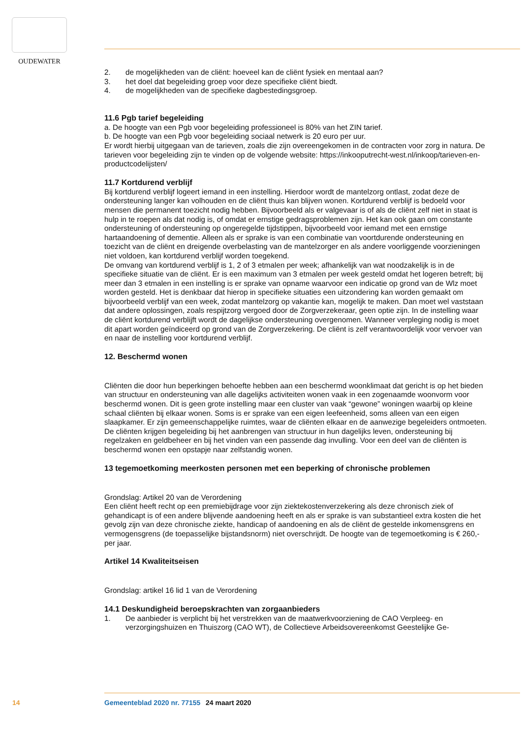OUDEWATER
2. de mogelijkheden van de cliënt: hoeveel kan de cliënt fysiek en mentaal aan?
3. het doel dat begeleiding groep voor deze specifieke cliënt biedt.
4. de mogelijkheden van de specifieke dagbestedingsgroep.
11.6 Pgb tarief begeleiding
a. De hoogte van een Pgb voor begeleiding professioneel is 80% van het ZIN tarief.
b. De hoogte van een Pgb voor begeleiding sociaal netwerk is 20 euro per uur.
Er wordt hierbij uitgegaan van de tarieven, zoals die zijn overeengekomen in de contracten voor zorg in natura. De tarieven voor begeleiding zijn te vinden op de volgende website: https://inkooputrecht-west.nl/inkoop/tarieven-en-productcodelijsten/
11.7 Kortdurend verblijf
Bij kortdurend verblijf logeert iemand in een instelling. Hierdoor wordt de mantelzorg ontlast, zodat deze de ondersteuning langer kan volhouden en de cliënt thuis kan blijven wonen. Kortdurend verblijf is bedoeld voor mensen die permanent toezicht nodig hebben. Bijvoorbeeld als er valgevaar is of als de cliënt zelf niet in staat is hulp in te roepen als dat nodig is, of omdat er ernstige gedragsproblemen zijn. Het kan ook gaan om constante ondersteuning of ondersteuning op ongeregelde tijdstippen, bijvoorbeeld voor iemand met een ernstige hartaandoening of dementie. Alleen als er sprake is van een combinatie van voortdurende ondersteuning en toezicht van de cliënt en dreigende overbelasting van de mantelzorger en als andere voorliggende voorzieningen niet voldoen, kan kortdurend verblijf worden toegekend.
De omvang van kortdurend verblijf is 1, 2 of 3 etmalen per week; afhankelijk van wat noodzakelijk is in de specifieke situatie van de cliënt. Er is een maximum van 3 etmalen per week gesteld omdat het logeren betreft; bij meer dan 3 etmalen in een instelling is er sprake van opname waarvoor een indicatie op grond van de Wlz moet worden gesteld. Het is denkbaar dat hierop in specifieke situaties een uitzondering kan worden gemaakt om bijvoorbeeld verblijf van een week, zodat mantelzorg op vakantie kan, mogelijk te maken. Dan moet wel vaststaan dat andere oplossingen, zoals respijtzorg vergoed door de Zorgverzekeraar, geen optie zijn. In de instelling waar de cliënt kortdurend verblijft wordt de dagelijkse ondersteuning overgenomen. Wanneer verpleging nodig is moet dit apart worden geïndiceerd op grond van de Zorgverzekering. De cliënt is zelf verantwoordelijk voor vervoer van en naar de instelling voor kortdurend verblijf.
12. Beschermd wonen
Cliënten die door hun beperkingen behoefte hebben aan een beschermd woonklimaat dat gericht is op het bieden van structuur en ondersteuning van alle dagelijks activiteiten wonen vaak in een zogenaamde woonvorm voor beschermd wonen. Dit is geen grote instelling maar een cluster van vaak “gewone” woningen waarbij op kleine schaal cliënten bij elkaar wonen. Soms is er sprake van een eigen leefeenheid, soms alleen van een eigen slaapkamer. Er zijn gemeenschappelijke ruimtes, waar de cliënten elkaar en de aanwezige begeleiders ontmoeten. De cliënten krijgen begeleiding bij het aanbrengen van structuur in hun dagelijks leven, ondersteuning bij regelzaken en geldbeheer en bij het vinden van een passende dag invulling. Voor een deel van de cliënten is beschermd wonen een opstapje naar zelfstandig wonen.
13 tegemoetkoming meerkosten personen met een beperking of chronische problemen
Grondslag: Artikel 20 van de Verordening
Een cliënt heeft recht op een premiebijdrage voor zijn ziektekostenverzekering als deze chronisch ziek of gehandicapt is of een andere blijvende aandoening heeft en als er sprake is van substantieel extra kosten die het gevolg zijn van deze chronische ziekte, handicap of aandoening en als de cliënt de gestelde inkomensgrens en vermogensgrens (de toepasselijke bijstandsnorm) niet overschrijdt. De hoogte van de tegemoetkoming is € 260,- per jaar.
Artikel 14 Kwaliteitseisen
Grondslag: artikel 16 lid 1 van de Verordening
14.1 Deskundigheid beroepskrachten van zorgaanbieders
1. De aanbieder is verplicht bij het verstrekken van de maatwerkvoorziening de CAO Verpleeg- en verzorgingshuizen en Thuiszorg (CAO WT), de Collectieve Arbeidsovereenkomst Geestelijke Ge-
14 Gemeenteblad 2020 nr. 77155 24 maart 2020